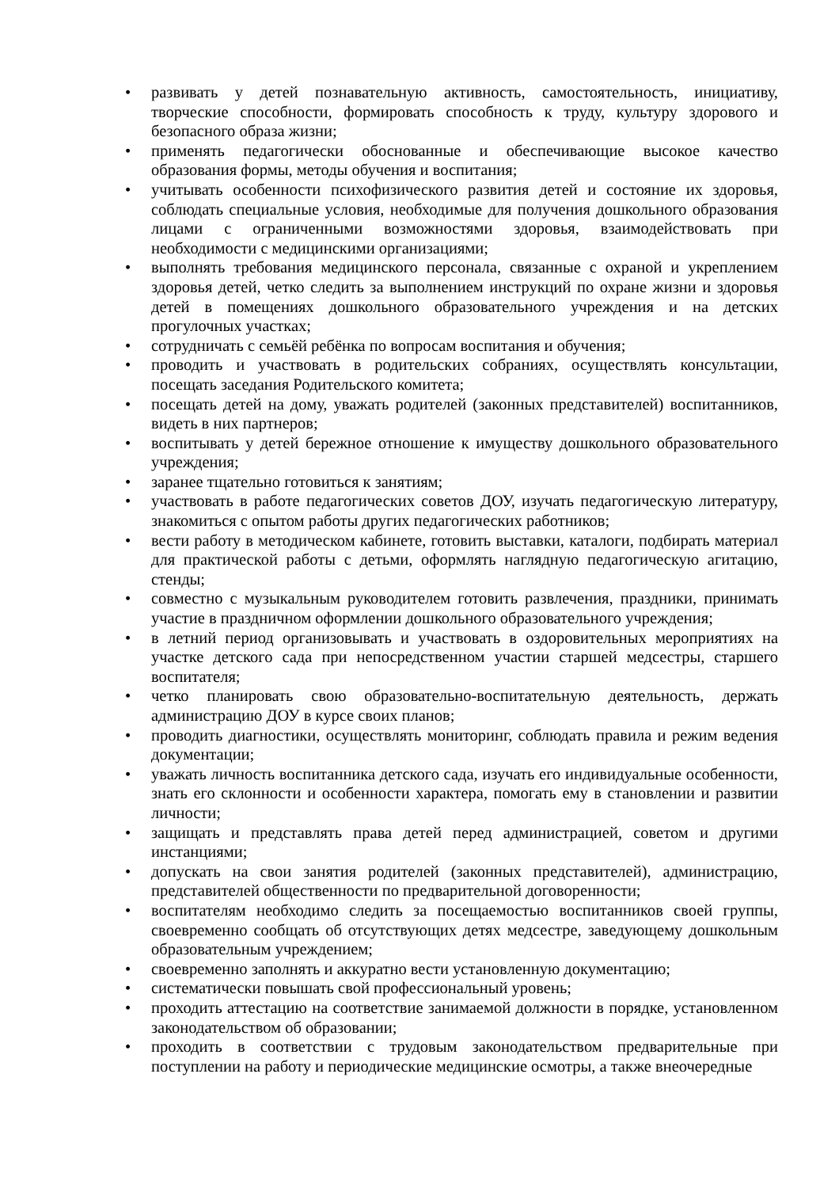• развивать у детей познавательную активность, самостоятельность, инициативу, творческие способности, формировать способность к труду, культуру здорового и безопасного образа жизни;
• применять педагогически обоснованные и обеспечивающие высокое качество образования формы, методы обучения и воспитания;
• учитывать особенности психофизического развития детей и состояние их здоровья, соблюдать специальные условия, необходимые для получения дошкольного образования лицами с ограниченными возможностями здоровья, взаимодействовать при необходимости с медицинскими организациями;
• выполнять требования медицинского персонала, связанные с охраной и укреплением здоровья детей, четко следить за выполнением инструкций по охране жизни и здоровья детей в помещениях дошкольного образовательного учреждения и на детских прогулочных участках;
• сотрудничать с семьёй ребёнка по вопросам воспитания и обучения;
• проводить и участвовать в родительских собраниях, осуществлять консультации, посещать заседания Родительского комитета;
• посещать детей на дому, уважать родителей (законных представителей) воспитанников, видеть в них партнеров;
• воспитывать у детей бережное отношение к имуществу дошкольного образовательного учреждения;
• заранее тщательно готовиться к занятиям;
• участвовать в работе педагогических советов ДОУ, изучать педагогическую литературу, знакомиться с опытом работы других педагогических работников;
• вести работу в методическом кабинете, готовить выставки, каталоги, подбирать материал для практической работы с детьми, оформлять наглядную педагогическую агитацию, стенды;
• совместно с музыкальным руководителем готовить развлечения, праздники, принимать участие в праздничном оформлении дошкольного образовательного учреждения;
• в летний период организовывать и участвовать в оздоровительных мероприятиях на участке детского сада при непосредственном участии старшей медсестры, старшего воспитателя;
• четко планировать свою образовательно-воспитательную деятельность, держать администрацию ДОУ в курсе своих планов;
• проводить диагностики, осуществлять мониторинг, соблюдать правила и режим ведения документации;
• уважать личность воспитанника детского сада, изучать его индивидуальные особенности, знать его склонности и особенности характера, помогать ему в становлении и развитии личности;
• защищать и представлять права детей перед администрацией, советом и другими инстанциями;
• допускать на свои занятия родителей (законных представителей), администрацию, представителей общественности по предварительной договоренности;
• воспитателям необходимо следить за посещаемостью воспитанников своей группы, своевременно сообщать об отсутствующих детях медсестре, заведующему дошкольным образовательным учреждением;
• своевременно заполнять и аккуратно вести установленную документацию;
• систематически повышать свой профессиональный уровень;
• проходить аттестацию на соответствие занимаемой должности в порядке, установленном законодательством об образовании;
• проходить в соответствии с трудовым законодательством предварительные при поступлении на работу и периодические медицинские осмотры, а также внеочередные